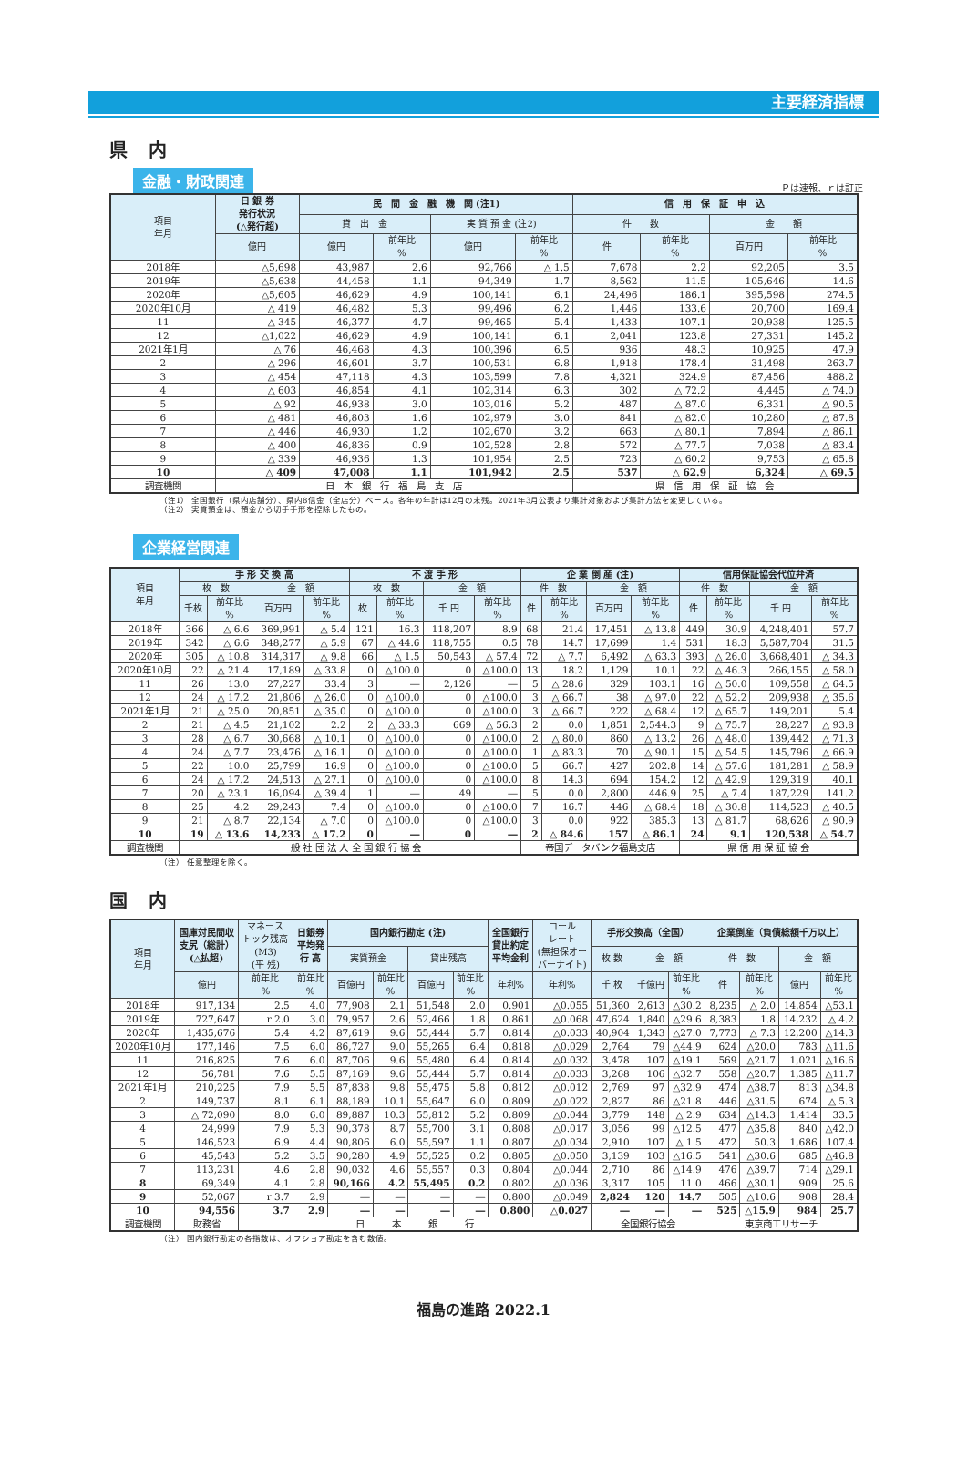主要経済指標
県 内
金融・財政関連
Ｐは速報、ｒは訂正
| 項目 年月 | 日 銀 券 発行状況 (△発行超) | 民 間 金 融 機 関 (注1) | | | | 信 用 保 証 申 込 | | | |
| --- | --- | --- | --- | --- | --- | --- | --- | --- | --- |
| | | 貸 出 金 | | 実 質 預 金 (注2) | | 件 数 | | 金 額 | |
| | 億円 | 億円 | 前年比 % | 億円 | 前年比 % | 件 | 前年比 % | 百万円 | 前年比 % |
| 2018年 | △5,698 | 43,987 | 2.6 | 92,766 | △ 1.5 | 7,678 | 2.2 | 92,205 | 3.5 |
| 2019年 | △5,638 | 44,458 | 1.1 | 94,349 | 1.7 | 8,562 | 11.5 | 105,646 | 14.6 |
| 2020年 | △5,605 | 46,629 | 4.9 | 100,141 | 6.1 | 24,496 | 186.1 | 395,598 | 274.5 |
| 2020年10月 | △ 419 | 46,482 | 5.3 | 99,496 | 6.2 | 1,446 | 133.6 | 20,700 | 169.4 |
| 11 | △ 345 | 46,377 | 4.7 | 99,465 | 5.4 | 1,433 | 107.1 | 20,938 | 125.5 |
| 12 | △1,022 | 46,629 | 4.9 | 100,141 | 6.1 | 2,041 | 123.8 | 27,331 | 145.2 |
| 2021年1月 | △ 76 | 46,468 | 4.3 | 100,396 | 6.5 | 936 | 48.3 | 10,925 | 47.9 |
| 2 | △ 296 | 46,601 | 3.7 | 100,531 | 6.8 | 1,918 | 178.4 | 31,498 | 263.7 |
| 3 | △ 454 | 47,118 | 4.3 | 103,599 | 7.8 | 4,321 | 324.9 | 87,456 | 488.2 |
| 4 | △ 603 | 46,854 | 4.1 | 102,314 | 6.3 | 302 | △ 72.2 | 4,445 | △ 74.0 |
| 5 | △ 92 | 46,938 | 3.0 | 103,016 | 5.2 | 487 | △ 87.0 | 6,331 | △ 90.5 |
| 6 | △ 481 | 46,803 | 1.6 | 102,979 | 3.0 | 841 | △ 82.0 | 10,280 | △ 87.8 |
| 7 | △ 446 | 46,930 | 1.2 | 102,670 | 3.2 | 663 | △ 80.1 | 7,894 | △ 86.1 |
| 8 | △ 400 | 46,836 | 0.9 | 102,528 | 2.8 | 572 | △ 77.7 | 7,038 | △ 83.4 |
| 9 | △ 339 | 46,936 | 1.3 | 101,954 | 2.5 | 723 | △ 60.2 | 9,753 | △ 65.8 |
| 10 | △ 409 | 47,008 | 1.1 | 101,942 | 2.5 | 537 | △ 62.9 | 6,324 | △ 69.5 |
| 調査機関 | 日 本 銀 行 福 島 支 店 | | | | | 県 信 用 保 証 協 会 | | | |
（注1） 全国銀行（県内店舗分）、県内8信金（全店分）ベース。各年の年計は12月の末残。2021年3月公表より集計対象および集計方法を変更している。
（注2） 実質預金は、預金から切手手形を控除したもの。
企業経営関連
| 項目 年月 | 手 形 交 換 高 | | | | 不 渡 手 形 | | | | 企 業 倒 産 (注) | | | | 信用保証協会代位弁済 | | | |
| --- | --- | --- | --- | --- | --- | --- | --- | --- | --- | --- | --- | --- | --- | --- | --- | --- |
| | 枚 数 | | 金 額 | | 枚 数 | | 金 額 | | 件 数 | | 金 額 | | 件 数 | | 金 額 | |
| | 千枚 | 前年比 % | 百万円 | 前年比 % | 枚 | 前年比 % | 千 円 | 前年比 % | 件 | 前年比 % | 百万円 | 前年比 % | 件 | 前年比 % | 千 円 | 前年比 % |
| 2018年 | 366 | △ 6.6 | 369,991 | △ 5.4 | 121 | 16.3 | 118,207 | 8.9 | 68 | 21.4 | 17,451 | △ 13.8 | 449 | 30.9 | 4,248,401 | 57.7 |
| 2019年 | 342 | △ 6.6 | 348,277 | △ 5.9 | 67 | △ 44.6 | 118,755 | 0.5 | 78 | 14.7 | 17,699 | 1.4 | 531 | 18.3 | 5,587,704 | 31.5 |
| 2020年 | 305 | △ 10.8 | 314,317 | △ 9.8 | 66 | △ 1.5 | 50,543 | △ 57.4 | 72 | △ 7.7 | 6,492 | △ 63.3 | 393 | △ 26.0 | 3,668,401 | △ 34.3 |
| 2020年10月 | 22 | △ 21.4 | 17,189 | △ 33.8 | 0 | △100.0 | 0 | △100.0 | 13 | 18.2 | 1,129 | 10.1 | 22 | △ 46.3 | 266,155 | △ 58.0 |
| 11 | 26 | 13.0 | 27,227 | 33.4 | 3 | ― | 2,126 | ― | 5 | △ 28.6 | 329 | 103.1 | 16 | △ 50.0 | 109,558 | △ 64.5 |
| 12 | 24 | △ 17.2 | 21,806 | △ 26.0 | 0 | △100.0 | 0 | △100.0 | 3 | △ 66.7 | 38 | △ 97.0 | 22 | △ 52.2 | 209,938 | △ 35.6 |
| 2021年1月 | 21 | △ 25.0 | 20,851 | △ 35.0 | 0 | △100.0 | 0 | △100.0 | 3 | △ 66.7 | 222 | △ 68.4 | 12 | △ 65.7 | 149,201 | 5.4 |
| 2 | 21 | △ 4.5 | 21,102 | 2.2 | 2 | △ 33.3 | 669 | △ 56.3 | 2 | 0.0 | 1,851 | 2,544.3 | 9 | △ 75.7 | 28,227 | △ 93.8 |
| 3 | 28 | △ 6.7 | 30,668 | △ 10.1 | 0 | △100.0 | 0 | △100.0 | 2 | △ 80.0 | 860 | △ 13.2 | 26 | △ 48.0 | 139,442 | △ 71.3 |
| 4 | 24 | △ 7.7 | 23,476 | △ 16.1 | 0 | △100.0 | 0 | △100.0 | 1 | △ 83.3 | 70 | △ 90.1 | 15 | △ 54.5 | 145,796 | △ 66.9 |
| 5 | 22 | 10.0 | 25,799 | 16.9 | 0 | △100.0 | 0 | △100.0 | 5 | 66.7 | 427 | 202.8 | 14 | △ 57.6 | 181,281 | △ 58.9 |
| 6 | 24 | △ 17.2 | 24,513 | △ 27.1 | 0 | △100.0 | 0 | △100.0 | 8 | 14.3 | 694 | 154.2 | 12 | △ 42.9 | 129,319 | 40.1 |
| 7 | 20 | △ 23.1 | 16,094 | △ 39.4 | 1 | ― | 49 | ― | 5 | 0.0 | 2,800 | 446.9 | 25 | △ 7.4 | 187,229 | 141.2 |
| 8 | 25 | 4.2 | 29,243 | 7.4 | 0 | △100.0 | 0 | △100.0 | 7 | 16.7 | 446 | △ 68.4 | 18 | △ 30.8 | 114,523 | △ 40.5 |
| 9 | 21 | △ 8.7 | 22,134 | △ 7.0 | 0 | △100.0 | 0 | △100.0 | 3 | 0.0 | 922 | 385.3 | 13 | △ 81.7 | 68,626 | △ 90.9 |
| 10 | 19 | △ 13.6 | 14,233 | △ 17.2 | 0 | ― | 0 | ― | 2 | △ 84.6 | 157 | △ 86.1 | 24 | 9.1 | 120,538 | △ 54.7 |
| 調査機関 | 一 般 社 団 法 人 全 国 銀 行 協 会 | | | | | | | | 帝国データバンク福島支店 | | | | 県 信 用 保 証 協 会 | | | |
（注） 任意整理を除く。
国 内
| 項目 年月 | 国庫対民間収 支尻（総計） (△払超) | マネース トック残高 (M3) (平 残) | 日銀券 平均発 行 高 | 国内銀行勘定 (注) | | | | 全国銀行 貸出約定 平均金利 | コール レート (無担保オー バーナイト) | 手形交換高（全国） | | | 企業倒産（負債総額千万以上） | | | |
| --- | --- | --- | --- | --- | --- | --- | --- | --- | --- | --- | --- | --- | --- | --- | --- | --- |
| | | | | 実質預金 | | 貸出残高 | | | | 枚 数 | 金 額 | | 件 数 | | 金 額 | |
| | 億円 | 前年比 % | 前年比 % | 百億円 | 前年比 % | 百億円 | 前年比 % | 年利% | 年利% | 千 枚 | 千億円 | 前年比 % | 件 | 前年比 % | 億円 | 前年比 % |
| 2018年 | 917,134 | 2.5 | 4.0 | 77,908 | 2.1 | 51,548 | 2.0 | 0.901 | △0.055 | 51,360 | 2,613 | △30.2 | 8,235 | △ 2.0 | 14,854 | △53.1 |
| 2019年 | 727,647 | r 2.0 | 3.0 | 79,957 | 2.6 | 52,466 | 1.8 | 0.861 | △0.068 | 47,624 | 1,840 | △29.6 | 8,383 | 1.8 | 14,232 | △ 4.2 |
| 2020年 | 1,435,676 | 5.4 | 4.2 | 87,619 | 9.6 | 55,444 | 5.7 | 0.814 | △0.033 | 40,904 | 1,343 | △27.0 | 7,773 | △ 7.3 | 12,200 | △14.3 |
| 2020年10月 | 177,146 | 7.5 | 6.0 | 86,727 | 9.0 | 55,265 | 6.4 | 0.818 | △0.029 | 2,764 | 79 | △44.9 | 624 | △20.0 | 783 | △11.6 |
| 11 | 216,825 | 7.6 | 6.0 | 87,706 | 9.6 | 55,480 | 6.4 | 0.814 | △0.032 | 3,478 | 107 | △19.1 | 569 | △21.7 | 1,021 | △16.6 |
| 12 | 56,781 | 7.6 | 5.5 | 87,169 | 9.6 | 55,444 | 5.7 | 0.814 | △0.033 | 3,268 | 106 | △32.7 | 558 | △20.7 | 1,385 | △11.7 |
| 2021年1月 | 210,225 | 7.9 | 5.5 | 87,838 | 9.8 | 55,475 | 5.8 | 0.812 | △0.012 | 2,769 | 97 | △32.9 | 474 | △38.7 | 813 | △34.8 |
| 2 | 149,737 | 8.1 | 6.1 | 88,189 | 10.1 | 55,647 | 6.0 | 0.809 | △0.022 | 2,827 | 86 | △21.8 | 446 | △31.5 | 674 | △ 5.3 |
| 3 | △ 72,090 | 8.0 | 6.0 | 89,887 | 10.3 | 55,812 | 5.2 | 0.809 | △0.044 | 3,779 | 148 | △ 2.9 | 634 | △14.3 | 1,414 | 33.5 |
| 4 | 24,999 | 7.9 | 5.3 | 90,378 | 8.7 | 55,700 | 3.1 | 0.808 | △0.017 | 3,056 | 99 | △12.5 | 477 | △35.8 | 840 | △42.0 |
| 5 | 146,523 | 6.9 | 4.4 | 90,806 | 6.0 | 55,597 | 1.1 | 0.807 | △0.034 | 2,910 | 107 | △ 1.5 | 472 | 50.3 | 1,686 | 107.4 |
| 6 | 45,543 | 5.2 | 3.5 | 90,280 | 4.9 | 55,525 | 0.2 | 0.805 | △0.050 | 3,139 | 103 | △16.5 | 541 | △30.6 | 685 | △46.8 |
| 7 | 113,231 | 4.6 | 2.8 | 90,032 | 4.6 | 55,557 | 0.3 | 0.804 | △0.044 | 2,710 | 86 | △14.9 | 476 | △39.7 | 714 | △29.1 |
| 8 | 69,349 | 4.1 | 2.8 | 90,166 | 4.2 | 55,495 | 0.2 | 0.802 | △0.036 | 3,317 | 105 | 11.0 | 466 | △30.1 | 909 | 25.6 |
| 9 | 52,067 | r 3.7 | 2.9 | ― | ― | ― | ― | 0.800 | △0.049 | 2,824 | 120 | 14.7 | 505 | △10.6 | 908 | 28.4 |
| 10 | 94,556 | 3.7 | 2.9 | ― | ― | ― | ― | 0.800 | △0.027 | ― | ― | ― | 525 | △15.9 | 984 | 25.7 |
| 調査機関 | 財務省 | 日 本 銀 行 | | | | | | | | 全国銀行協会 | | | 東京商工リサーチ | | | |
（注） 国内銀行勘定の各指数は、オフショア勘定を含む数値。
福島の進路 2022.1